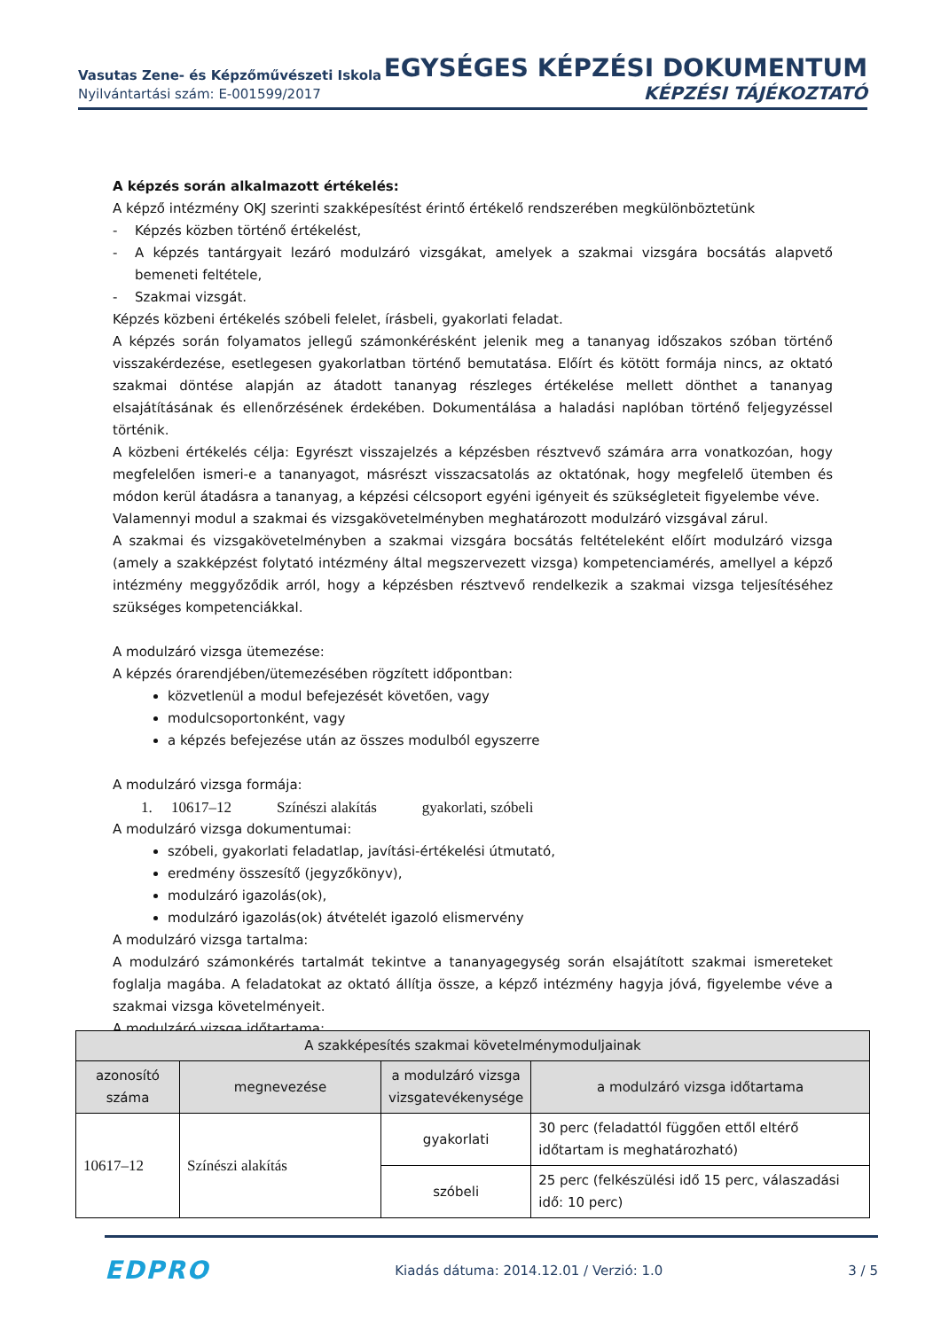Vasutas Zene- és Képzőművészeti Iskola
Nyilvántartási szám: E-001599/2017
EGYSÉGES KÉPZÉSI DOKUMENTUM
KÉPZÉSI TÁJÉKOZTATÓ
A képzés során alkalmazott értékelés:
A képző intézmény OKJ szerinti szakképesítést érintő értékelő rendszerében megkülönböztetünk
- Képzés közben történő értékelést,
- A képzés tantárgyait lezáró modulzáró vizsgákat, amelyek a szakmai vizsgára bocsátás alapvető bemeneti feltétele,
- Szakmai vizsgát.
Képzés közbeni értékelés szóbeli felelet, írásbeli, gyakorlati feladat.
A képzés során folyamatos jellegű számonkérésként jelenik meg a tananyag időszakos szóban történő visszakérdezése, esetlegesen gyakorlatban történő bemutatása. Előírt és kötött formája nincs, az oktató szakmai döntése alapján az átadott tananyag részleges értékelése mellett dönthet a tananyag elsajátításának és ellenőrzésének érdekében. Dokumentálása a haladási naplóban történő feljegyzéssel történik.
A közbeni értékelés célja: Egyrészt visszajelzés a képzésben résztvevő számára arra vonatkozóan, hogy megfelelően ismeri-e a tananyagot, másrészt visszacsatolás az oktatónak, hogy megfelelő ütemben és módon kerül átadásra a tananyag, a képzési célcsoport egyéni igényeit és szükségleteit figyelembe véve.
Valamennyi modul a szakmai és vizsgakövetelményben meghatározott modulzáró vizsgával zárul.
A szakmai és vizsgakövetelményben a szakmai vizsgára bocsátás feltételeként előírt modulzáró vizsga (amely a szakképzést folytató intézmény által megszervezett vizsga) kompetenciamérés, amellyel a képző intézmény meggyőződik arról, hogy a képzésben résztvevő rendelkezik a szakmai vizsga teljesítéséhez szükséges kompetenciákkal.
A modulzáró vizsga ütemezése:
A képzés órarendjében/ütemezésében rögzített időpontban:
közvetlenül a modul befejezését követően, vagy
modulcsoportonként, vagy
a képzés befejezése után az összes modulból egyszerre
A modulzáró vizsga formája:
1. 10617–12 Színészi alakítás gyakorlati, szóbeli
A modulzáró vizsga dokumentumai:
szóbeli, gyakorlati feladatlap, javítási-értékelési útmutató,
eredmény összesítő (jegyzőkönyv),
modulzáró igazolás(ok),
modulzáró igazolás(ok) átvételét igazoló elismervény
A modulzáró vizsga tartalma:
A modulzáró számonkérés tartalmát tekintve a tananyagegység során elsajátított szakmai ismereteket foglalja magába. A feladatokat az oktató állítja össze, a képző intézmény hagyja jóvá, figyelembe véve a szakmai vizsga követelményeit.
A modulzáró vizsga időtartama:
| A szakképesítés szakmai követelménymoduljainak | | | |
| --- | --- | --- | --- |
| azonosító száma | megnevezése | a modulzáró vizsga vizsgatevékenysége | a modulzáró vizsga időtartama |
| 10617–12 | Színészi alakítás | gyakorlati | 30 perc (feladattól függően ettől eltérő időtartam is meghatározható) |
| | | szóbeli | 25 perc (felkészülési idő 15 perc, válaszadási idő: 10 perc) |
EDPRO Kiadás dátuma: 2014.12.01 / Verzió: 1.0 3 / 5